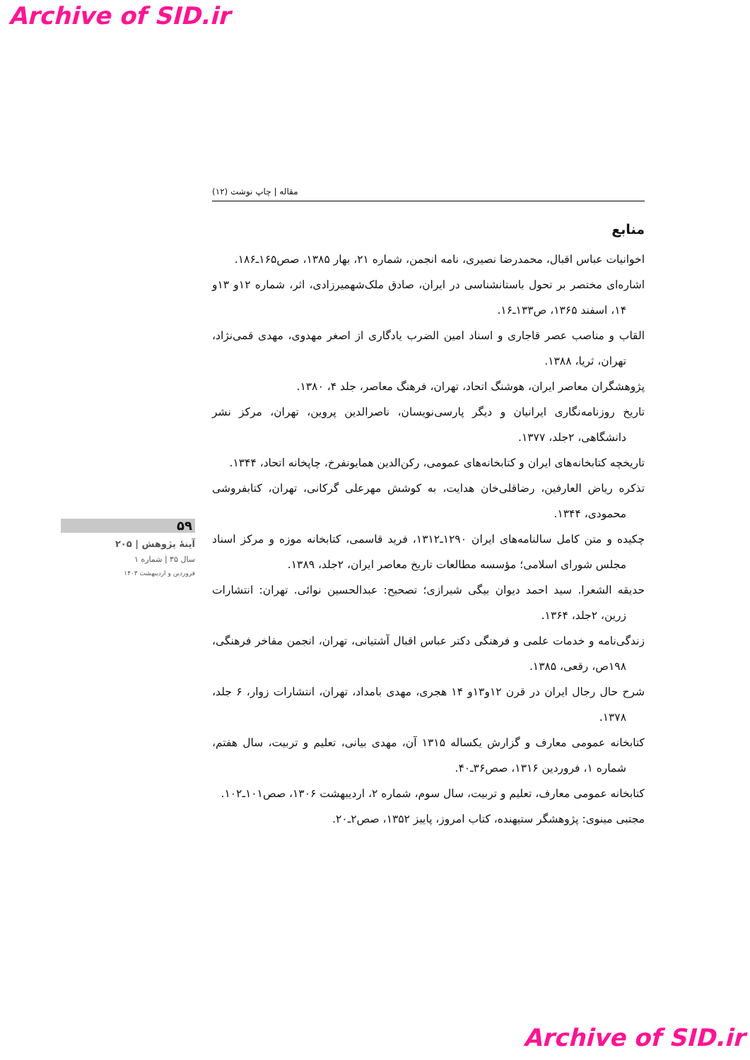Archive of SID.ir
مقاله | چاپ نوشت (۱۲)
منابع
اخوانیات عباس اقبال، محمدرضا نصیری، نامه انجمن، شماره ۲۱، بهار ۱۳۸۵، صص۱۶۵ـ۱۸۶.
اشاره‌ای مختصر بر تحول باستانشناسی در ایران، صادق ملک‌شهمیرزادی، اثر، شماره ۱۲و ۱۳و ۱۴، اسفند ۱۳۶۵، ص۱۳۳ـ۱۶.
القاب و مناصب عصر قاجاری و اسناد امین الضرب یادگاری از اصغر مهدوی، مهدی قمی‌نژاد، تهران، ثریا، ۱۳۸۸.
پژوهشگران معاصر ایران، هوشنگ اتحاد، تهران، فرهنگ معاصر، جلد ۴، ۱۳۸۰.
تاریخ روزنامه‌نگاری ایرانیان و دیگر پارسی‌نویسان، ناصرالدین پروین، تهران، مرکز نشر دانشگاهی، ۲جلد، ۱۳۷۷.
تاریخچه کتابخانه‌های ایران و کتابخانه‌های عمومی، رکن‌الدین همایونفرخ، چاپخانه اتحاد، ۱۳۴۴.
تذکره ریاض العارفین، رضاقلی‌خان هدایت، به کوشش مهرعلی گرکانی، تهران، کتابفروشی محمودی، ۱۳۴۴.
چکیده و متن کامل سالنامه‌های ایران ۱۲۹۰ـ۱۳۱۲، فرید قاسمی، کتابخانه موزه و مرکز اسناد مجلس شورای اسلامی؛ مؤسسه مطالعات تاریخ معاصر ایران، ۲جلد، ۱۳۸۹.
حدیقه الشعرا. سید احمد دیوان بیگی شیرازی؛ تصحیح: عبدالحسین نوائی. تهران: انتشارات زرین، ۲جلد، ۱۳۶۴.
زندگی‌نامه و خدمات علمی و فرهنگی دکتر عباس اقبال آشتیانی، تهران، انجمن مفاخر فرهنگی، ۱۹۸ص، رقعی، ۱۳۸۵.
شرح حال رجال ایران در قرن ۱۲و۱۳و ۱۴ هجری، مهدی بامداد، تهران، انتشارات زوار، ۶ جلد، ۱۳۷۸.
کتابخانه عمومی معارف و گزارش یکساله ۱۳۱۵ آن، مهدی بیانی، تعلیم و تربیت، سال هفتم، شماره ۱، فروردین ۱۳۱۶، صص۳۶ـ۴۰.
کتابخانه عمومی معارف، تعلیم و تربیت، سال سوم، شماره ۲، اردیبهشت ۱۳۰۶، صص۱۰۱ـ۱۰۲.
مجتبی مینوی: پژوهشگر ستیهنده، کتاب امروز، پاییز ۱۳۵۲، صص۲ـ۲۰.
۵۹
آینهٔ پژوهش | ۲۰۵
سال ۳۵ | شماره ۱
فروردین و اردیبهشت ۱۴۰۳
Archive of SID.ir